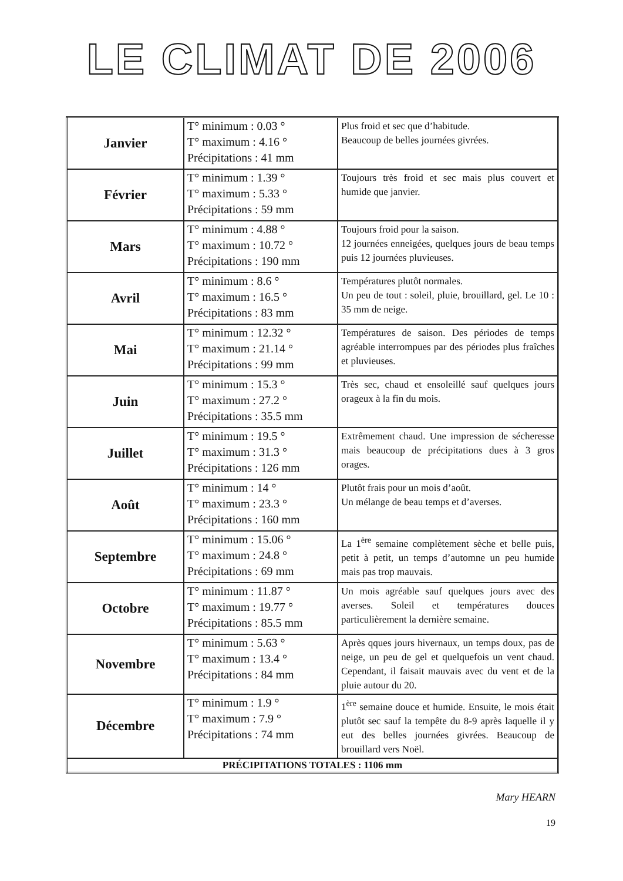LE CLIMAT DE 2006
| Janvier | T° minimum : 0.03 ° T° maximum : 4.16 ° Précipitations : 41 mm | Plus froid et sec que d’habitude. Beaucoup de belles journées givrées. |
| Février | T° minimum : 1.39 ° T° maximum : 5.33 ° Précipitations : 59 mm | Toujours très froid et sec mais plus couvert et humide que janvier. |
| Mars | T° minimum : 4.88 ° T° maximum : 10.72 ° Précipitations : 190 mm | Toujours froid pour la saison. 12 journées enneigées, quelques jours de beau temps puis 12 journées pluvieuses. |
| Avril | T° minimum : 8.6 ° T° maximum : 16.5 ° Précipitations : 83 mm | Températures plutôt normales. Un peu de tout : soleil, pluie, brouillard, gel. Le 10 : 35 mm de neige. |
| Mai | T° minimum : 12.32 ° T° maximum : 21.14 ° Précipitations : 99 mm | Températures de saison. Des périodes de temps agréable interrompues par des périodes plus fraîches et pluvieuses. |
| Juin | T° minimum : 15.3 ° T° maximum : 27.2 ° Précipitations : 35.5 mm | Très sec, chaud et ensoleillé sauf quelques jours orageux à la fin du mois. |
| Juillet | T° minimum : 19.5 ° T° maximum : 31.3 ° Précipitations : 126 mm | Extrêmement chaud. Une impression de sécheresse mais beaucoup de précipitations dues à 3 gros orages. |
| Août | T° minimum : 14 ° T° maximum : 23.3 ° Précipitations : 160 mm | Plutôt frais pour un mois d’août. Un mélange de beau temps et d’averses. |
| Septembre | T° minimum : 15.06 ° T° maximum : 24.8 ° Précipitations : 69 mm | La 1<sup>ère</sup> semaine complètement sèche et belle puis, petit à petit, un temps d’automne un peu humide mais pas trop mauvais. |
| Octobre | T° minimum : 11.87 ° T° maximum : 19.77 ° Précipitations : 85.5 mm | Un mois agréable sauf quelques jours avec des averses. Soleil et températures douces particulièrement la dernière semaine. |
| Novembre | T° minimum : 5.63 ° T° maximum : 13.4 ° Précipitations : 84 mm | Après qques jours hivernaux, un temps doux, pas de neige, un peu de gel et quelquefois un vent chaud. Cependant, il faisait mauvais avec du vent et de la pluie autour du 20. |
| Décembre | T° minimum : 1.9 ° T° maximum : 7.9 ° Précipitations : 74 mm | 1<sup>ère</sup> semaine douce et humide. Ensuite, le mois était plutôt sec sauf la tempête du 8-9 après laquelle il y eut des belles journées givrées. Beaucoup de brouillard vers Noël. |
| PRÉCIPITATIONS TOTALES : 1106 mm | | |
Mary HEARN
19